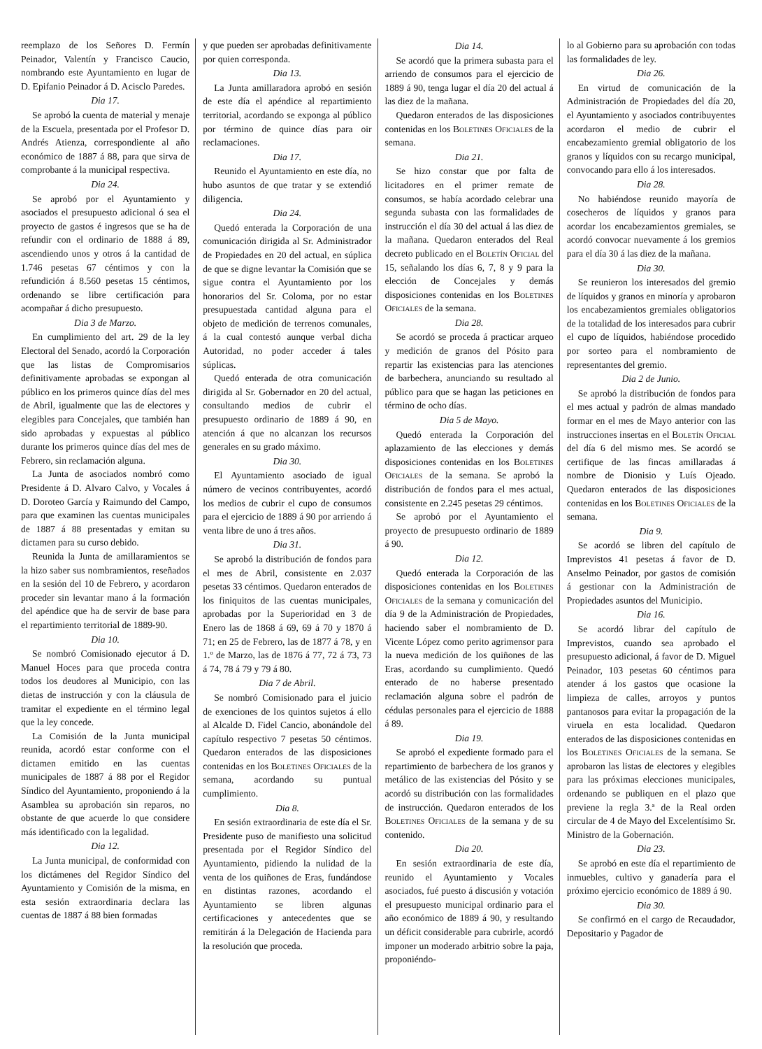reemplazo de los Señores D. Fermín Peinador, Valentín y Francisco Caucio, nombrando este Ayuntamiento en lugar de D. Epifanio Peinador á D. Acisclo Paredes.
Dia 17.
Se aprobó la cuenta de material y menaje de la Escuela, presentada por el Profesor D. Andrés Atienza, correspondiente al año económico de 1887 á 88, para que sirva de comprobante á la municipal respectiva.
Dia 24.
Se aprobó por el Ayuntamiento y asociados el presupuesto adicional ó sea el proyecto de gastos é ingresos que se ha de refundir con el ordinario de 1888 á 89, ascendiendo unos y otros á la cantidad de 1.746 pesetas 67 céntimos y con la refundición á 8.560 pesetas 15 céntimos, ordenando se libre certificación para acompañar á dicho presupuesto.
Dia 3 de Marzo.
En cumplimiento del art. 29 de la ley Electoral del Senado, acordó la Corporación que las listas de Compromisarios definitivamente aprobadas se expongan al público en los primeros quince días del mes de Abril, igualmente que las de electores y elegibles para Concejales, que también han sido aprobadas y expuestas al público durante los primeros quince días del mes de Febrero, sin reclamación alguna.
La Junta de asociados nombró como Presidente á D. Alvaro Calvo, y Vocales á D. Doroteo García y Raimundo del Campo, para que examinen las cuentas municipales de 1887 á 88 presentadas y emitan su dictamen para su curso debido.
Reunida la Junta de amillaramientos se la hizo saber sus nombramientos, reseñados en la sesión del 10 de Febrero, y acordaron proceder sin levantar mano á la formación del apéndice que ha de servir de base para el repartimiento territorial de 1889-90.
Dia 10.
Se nombró Comisionado ejecutor á D. Manuel Hoces para que proceda contra todos los deudores al Municipio, con las dietas de instrucción y con la cláusula de tramitar el expediente en el término legal que la ley concede.
La Comisión de la Junta municipal reunida, acordó estar conforme con el dictamen emitido en las cuentas municipales de 1887 á 88 por el Regidor Síndico del Ayuntamiento, proponiendo á la Asamblea su aprobación sin reparos, no obstante de que acuerde lo que considere más identificado con la legalidad.
Dia 12.
La Junta municipal, de conformidad con los dictámenes del Regidor Síndico del Ayuntamiento y Comisión de la misma, en esta sesión extraordinaria declara las cuentas de 1887 á 88 bien formadas
y que pueden ser aprobadas definitivamente por quien corresponda.
Dia 13.
La Junta amillaradora aprobó en sesión de este día el apéndice al repartimiento territorial, acordando se exponga al público por término de quince días para oir reclamaciones.
Dia 17.
Reunido el Ayuntamiento en este día, no hubo asuntos de que tratar y se extendió diligencia.
Dia 24.
Quedó enterada la Corporación de una comunicación dirigida al Sr. Administrador de Propiedades en 20 del actual, en súplica de que se digne levantar la Comisión que se sigue contra el Ayuntamiento por los honorarios del Sr. Coloma, por no estar presupuestada cantidad alguna para el objeto de medición de terrenos comunales, á la cual contestó aunque verbal dicha Autoridad, no poder acceder á tales súplicas.
Quedó enterada de otra comunicación dirigida al Sr. Gobernador en 20 del actual, consultando medios de cubrir el presupuesto ordinario de 1889 á 90, en atención á que no alcanzan los recursos generales en su grado máximo.
Dia 30.
El Ayuntamiento asociado de igual número de vecinos contribuyentes, acordó los medios de cubrir el cupo de consumos para el ejercicio de 1889 á 90 por arriendo á venta libre de uno á tres años.
Dia 31.
Se aprobó la distribución de fondos para el mes de Abril, consistente en 2.037 pesetas 33 céntimos. Quedaron enterados de los finiquitos de las cuentas municipales, aprobadas por la Superioridad en 3 de Enero las de 1868 á 69, 69 á 70 y 1870 á 71; en 25 de Febrero, las de 1877 á 78, y en 1.º de Marzo, las de 1876 á 77, 72 á 73, 73 á 74, 78 á 79 y 79 á 80.
Dia 7 de Abril.
Se nombró Comisionado para el juicio de exenciones de los quintos sujetos á ello al Alcalde D. Fidel Cancio, abonándole del capítulo respectivo 7 pesetas 50 céntimos. Quedaron enterados de las disposiciones contenidas en los Boletines Oficiales de la semana, acordando su puntual cumplimiento.
Dia 8.
En sesión extraordinaria de este día el Sr. Presidente puso de manifiesto una solicitud presentada por el Regidor Síndico del Ayuntamiento, pidiendo la nulidad de la venta de los quiñones de Eras, fundándose en distintas razones, acordando el Ayuntamiento se libren algunas certificaciones y antecedentes que se remitirán á la Delegación de Hacienda para la resolución que proceda.
Dia 14.
Se acordó que la primera subasta para el arriendo de consumos para el ejercicio de 1889 á 90, tenga lugar el día 20 del actual á las diez de la mañana.
Quedaron enterados de las disposiciones contenidas en los Boletines Oficiales de la semana.
Dia 21.
Se hizo constar que por falta de licitadores en el primer remate de consumos, se había acordado celebrar una segunda subasta con las formalidades de instrucción el día 30 del actual á las diez de la mañana. Quedaron enterados del Real decreto publicado en el Boletín Oficial del 15, señalando los días 6, 7, 8 y 9 para la elección de Concejales y demás disposiciones contenidas en los Boletines Oficiales de la semana.
Dia 28.
Se acordó se proceda á practicar arqueo y medición de granos del Pósito para repartir las existencias para las atenciones de barbechera, anunciando su resultado al público para que se hagan las peticiones en término de ocho días.
Dia 5 de Mayo.
Quedó enterada la Corporación del aplazamiento de las elecciones y demás disposiciones contenidas en los Boletines Oficiales de la semana. Se aprobó la distribución de fondos para el mes actual, consistente en 2.245 pesetas 29 céntimos.
Se aprobó por el Ayuntamiento el proyecto de presupuesto ordinario de 1889 á 90.
Dia 12.
Quedó enterada la Corporación de las disposiciones contenidas en los Boletines Oficiales de la semana y comunicación del día 9 de la Administración de Propiedades, haciendo saber el nombramiento de D. Vicente López como perito agrimensor para la nueva medición de los quiñones de las Eras, acordando su cumplimiento. Quedó enterado de no haberse presentado reclamación alguna sobre el padrón de cédulas personales para el ejercicio de 1888 á 89.
Dia 19.
Se aprobó el expediente formado para el repartimiento de barbechera de los granos y metálico de las existencias del Pósito y se acordó su distribución con las formalidades de instrucción. Quedaron enterados de los Boletines Oficiales de la semana y de su contenido.
Dia 20.
En sesión extraordinaria de este día, reunido el Ayuntamiento y Vocales asociados, fué puesto á discusión y votación el presupuesto municipal ordinario para el año económico de 1889 á 90, y resultando un déficit considerable para cubrirle, acordó imponer un moderado arbitrio sobre la paja, proponiéndo-
lo al Gobierno para su aprobación con todas las formalidades de ley.
Dia 26.
En virtud de comunicación de la Administración de Propiedades del día 20, el Ayuntamiento y asociados contribuyentes acordaron el medio de cubrir el encabezamiento gremial obligatorio de los granos y líquidos con su recargo municipal, convocando para ello á los interesados.
Dia 28.
No habiéndose reunido mayoría de cosecheros de líquidos y granos para acordar los encabezamientos gremiales, se acordó convocar nuevamente á los gremios para el día 30 á las diez de la mañana.
Dia 30.
Se reunieron los interesados del gremio de líquidos y granos en minoría y aprobaron los encabezamientos gremiales obligatorios de la totalidad de los interesados para cubrir el cupo de líquidos, habiéndose procedido por sorteo para el nombramiento de representantes del gremio.
Dia 2 de Junio.
Se aprobó la distribución de fondos para el mes actual y padrón de almas mandado formar en el mes de Mayo anterior con las instrucciones insertas en el Boletín Oficial del día 6 del mismo mes. Se acordó se certifique de las fincas amillaradas á nombre de Dionisio y Luís Ojeado. Quedaron enterados de las disposiciones contenidas en los Boletines Oficiales de la semana.
Dia 9.
Se acordó se libren del capítulo de Imprevistos 41 pesetas á favor de D. Anselmo Peinador, por gastos de comisión á gestionar con la Administración de Propiedades asuntos del Municipio.
Dia 16.
Se acordó librar del capítulo de Imprevistos, cuando sea aprobado el presupuesto adicional, á favor de D. Miguel Peinador, 103 pesetas 60 céntimos para atender á los gastos que ocasione la limpieza de calles, arroyos y puntos pantanosos para evitar la propagación de la viruela en esta localidad. Quedaron enterados de las disposiciones contenidas en los Boletines Oficiales de la semana. Se aprobaron las listas de electores y elegibles para las próximas elecciones municipales, ordenando se publiquen en el plazo que previene la regla 3.ª de la Real orden circular de 4 de Mayo del Excelentísimo Sr. Ministro de la Gobernación.
Dia 23.
Se aprobó en este día el repartimiento de inmuebles, cultivo y ganadería para el próximo ejercicio económico de 1889 á 90.
Dia 30.
Se confirmó en el cargo de Recaudador, Depositario y Pagador de